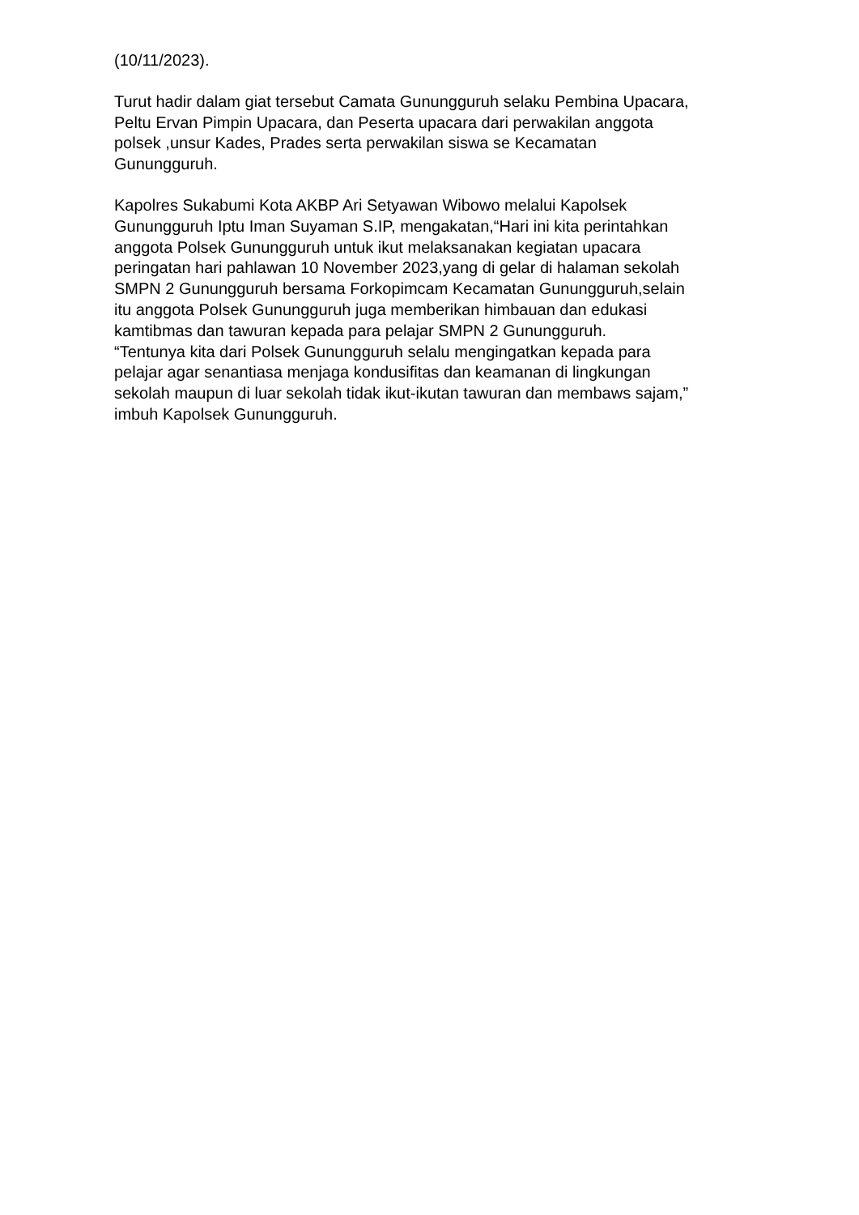(10/11/2023).
Turut hadir dalam giat tersebut Camata Gunungguruh selaku Pembina Upacara,
Peltu Ervan Pimpin Upacara, dan Peserta upacara dari perwakilan anggota
polsek ,unsur Kades, Prades serta perwakilan siswa se Kecamatan
Gunungguruh.
Kapolres Sukabumi Kota AKBP Ari Setyawan Wibowo melalui Kapolsek
Gunungguruh Iptu Iman Suyaman S.IP, mengakatan,“Hari ini kita perintahkan
anggota Polsek Gunungguruh untuk ikut melaksanakan kegiatan upacara
peringatan hari pahlawan 10 November 2023,yang di gelar di halaman sekolah
SMPN 2 Gunungguruh bersama Forkopimcam Kecamatan Gunungguruh,selain
itu anggota Polsek Gunungguruh juga memberikan himbauan dan edukasi
kamtibmas dan tawuran kepada para pelajar SMPN 2 Gunungguruh.
“Tentunya kita dari Polsek Gunungguruh selalu mengingatkan kepada para
pelajar agar senantiasa menjaga kondusifitas dan keamanan di lingkungan
sekolah maupun di luar sekolah tidak ikut-ikutan tawuran dan membaws sajam,”
imbuh Kapolsek Gunungguruh.